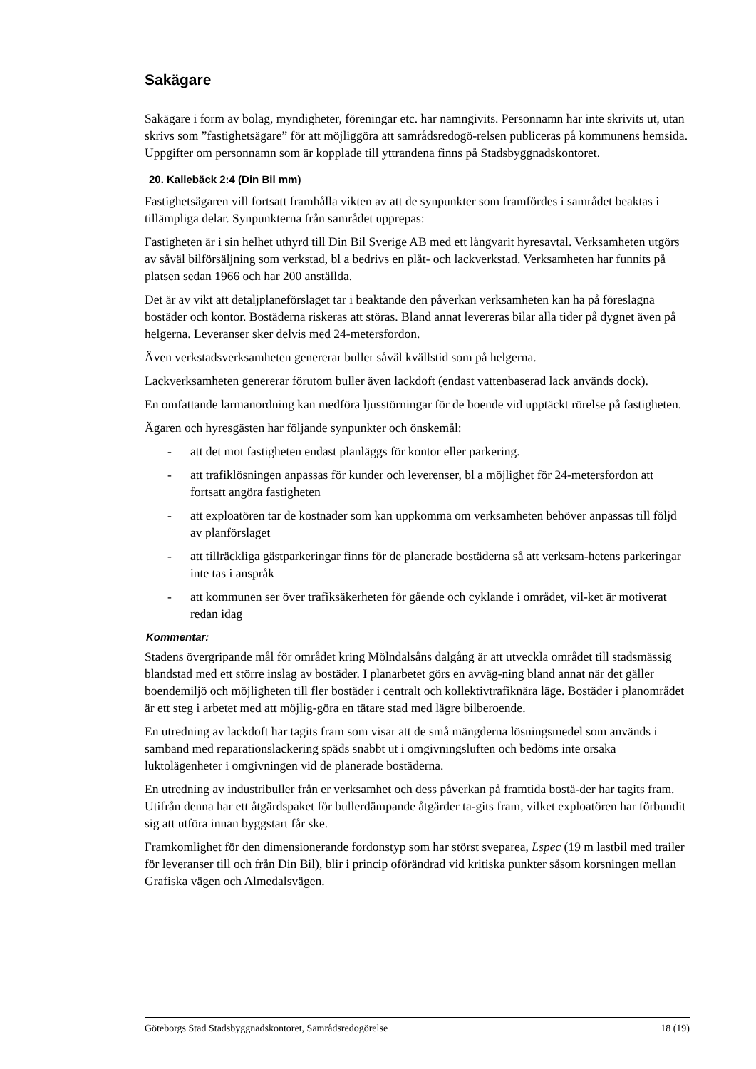Sakägare
Sakägare i form av bolag, myndigheter, föreningar etc. har namngivits. Personnamn har inte skrivits ut, utan skrivs som ”fastighetsägare” för att möjliggöra att samrådsredogö-relsen publiceras på kommunens hemsida. Uppgifter om personnamn som är kopplade till yttrandena finns på Stadsbyggnadskontoret.
20. Kallebäck 2:4 (Din Bil mm)
Fastighetsägaren vill fortsatt framhålla vikten av att de synpunkter som framfördes i samrådet beaktas i tillämpliga delar. Synpunkterna från samrådet upprepas:
Fastigheten är i sin helhet uthyrd till Din Bil Sverige AB med ett långvarit hyresavtal. Verksamheten utgörs av såväl bilförsäljning som verkstad, bl a bedrivs en plåt- och lackverkstad. Verksamheten har funnits på platsen sedan 1966 och har 200 anställda.
Det är av vikt att detaljplaneförslaget tar i beaktande den påverkan verksamheten kan ha på föreslagna bostäder och kontor. Bostäderna riskeras att störas. Bland annat levereras bilar alla tider på dygnet även på helgerna. Leveranser sker delvis med 24-metersfordon.
Även verkstadsverksamheten genererar buller såväl kvällstid som på helgerna.
Lackverksamheten genererar förutom buller även lackdoft (endast vattenbaserad lack används dock).
En omfattande larmanordning kan medföra ljusstörningar för de boende vid upptäckt rörelse på fastigheten.
Ägaren och hyresgästen har följande synpunkter och önskemål:
- att det mot fastigheten endast planläggs för kontor eller parkering.
- att trafiklösningen anpassas för kunder och leverenser, bl a möjlighet för 24-metersfordon att fortsatt angöra fastigheten
- att exploatören tar de kostnader som kan uppkomma om verksamheten behöver anpassas till följd av planförslaget
- att tillräckliga gästparkeringar finns för de planerade bostäderna så att verksam-hetens parkeringar inte tas i anspråk
- att kommunen ser över trafiksäkerheten för gående och cyklande i området, vil-ket är motiverat redan idag
Kommentar:
Stadens övergripande mål för området kring Mölndalsåns dalgång är att utveckla området till stadsmässig blandstad med ett större inslag av bostäder. I planarbetet görs en avväg-ning bland annat när det gäller boendemiljö och möjligheten till fler bostäder i centralt och kollektivtrafiknära läge. Bostäder i planområdet är ett steg i arbetet med att möjlig-göra en tätare stad med lägre bilberoende.
En utredning av lackdoft har tagits fram som visar att de små mängderna lösningsmedel som används i samband med reparationslackering späds snabbt ut i omgivningsluften och bedöms inte orsaka luktolägenheter i omgivningen vid de planerade bostäderna.
En utredning av industribuller från er verksamhet och dess påverkan på framtida bostä-der har tagits fram. Utifrån denna har ett åtgärdspaket för bullerdämpande åtgärder ta-gits fram, vilket exploatören har förbundit sig att utföra innan byggstart får ske.
Framkomlighet för den dimensionerande fordonstyp som har störst sveparea, Lspec (19 m lastbil med trailer för leveranser till och från Din Bil), blir i princip oförändrad vid kritiska punkter såsom korsningen mellan Grafiska vägen och Almedalsvägen.
Göteborgs Stad Stadsbyggnadskontoret, Samrådsredogörelse 18 (19)